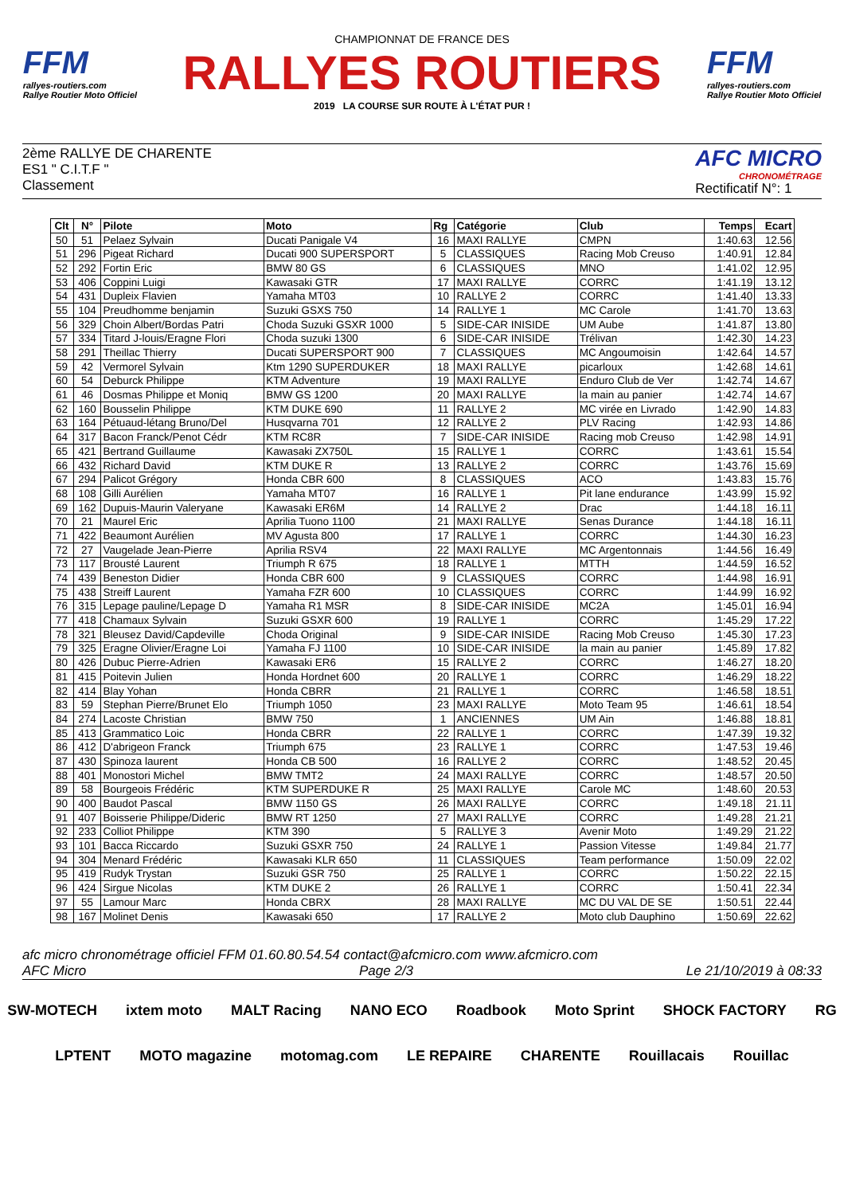FFM
rallyes-routiers.com
Rallye Routier Moto Officiel
CHAMPIONNAT DE FRANCE DES
RALLYES ROUTIERS
2019 LA COURSE SUR ROUTE À L'ÉTAT PUR !
FFM
rallyes-routiers.com
Rallye Routier Moto Officiel
2ème RALLYE DE CHARENTE
ES1 " C.I.T.F "
Classement
AFC MICRO
CHRONOMÉTRAGE
Rectificatif N°: 1
| Clt | N° | Pilote | Moto | Rg | Catégorie | Club | Temps | Ecart |
| --- | --- | --- | --- | --- | --- | --- | --- | --- |
| 50 | 51 | Pelaez Sylvain | Ducati Panigale V4 | 16 | MAXI RALLYE | CMPN | 1:40.63 | 12.56 |
| 51 | 296 | Pigeat Richard | Ducati 900 SUPERSPORT | 5 | CLASSIQUES | Racing Mob Creuso | 1:40.91 | 12.84 |
| 52 | 292 | Fortin Eric | BMW 80 GS | 6 | CLASSIQUES | MNO | 1:41.02 | 12.95 |
| 53 | 406 | Coppini Luigi | Kawasaki GTR | 17 | MAXI RALLYE | CORRC | 1:41.19 | 13.12 |
| 54 | 431 | Dupleix Flavien | Yamaha MT03 | 10 | RALLYE 2 | CORRC | 1:41.40 | 13.33 |
| 55 | 104 | Preudhomme benjamin | Suzuki GSXS 750 | 14 | RALLYE 1 | MC Carole | 1:41.70 | 13.63 |
| 56 | 329 | Choin Albert/Bordas Patri | Choda Suzuki GSXR 1000 | 5 | SIDE-CAR INISIDE | UM Aube | 1:41.87 | 13.80 |
| 57 | 334 | Titard J-louis/Eragne Flori | Choda suzuki 1300 | 6 | SIDE-CAR INISIDE | Trélivan | 1:42.30 | 14.23 |
| 58 | 291 | Theillac Thierry | Ducati SUPERSPORT 900 | 7 | CLASSIQUES | MC Angoumoisin | 1:42.64 | 14.57 |
| 59 | 42 | Vermorel Sylvain | Ktm 1290 SUPERDUKER | 18 | MAXI RALLYE | picarloux | 1:42.68 | 14.61 |
| 60 | 54 | Deburck Philippe | KTM Adventure | 19 | MAXI RALLYE | Enduro Club de Ver | 1:42.74 | 14.67 |
| 61 | 46 | Dosmas Philippe et Moniq | BMW GS 1200 | 20 | MAXI RALLYE | la main au panier | 1:42.74 | 14.67 |
| 62 | 160 | Bousselin Philippe | KTM DUKE 690 | 11 | RALLYE 2 | MC virée en Livrado | 1:42.90 | 14.83 |
| 63 | 164 | Pétuaud-létang Bruno/Del | Husqvarna 701 | 12 | RALLYE 2 | PLV Racing | 1:42.93 | 14.86 |
| 64 | 317 | Bacon Franck/Penot Cédr | KTM RC8R | 7 | SIDE-CAR INISIDE | Racing mob Creuso | 1:42.98 | 14.91 |
| 65 | 421 | Bertrand Guillaume | Kawasaki ZX750L | 15 | RALLYE 1 | CORRC | 1:43.61 | 15.54 |
| 66 | 432 | Richard David | KTM DUKE R | 13 | RALLYE 2 | CORRC | 1:43.76 | 15.69 |
| 67 | 294 | Palicot Grégory | Honda CBR 600 | 8 | CLASSIQUES | ACO | 1:43.83 | 15.76 |
| 68 | 108 | Gilli Aurélien | Yamaha MT07 | 16 | RALLYE 1 | Pit lane endurance | 1:43.99 | 15.92 |
| 69 | 162 | Dupuis-Maurin Valeryane | Kawasaki ER6M | 14 | RALLYE 2 | Drac | 1:44.18 | 16.11 |
| 70 | 21 | Maurel Eric | Aprilia Tuono 1100 | 21 | MAXI RALLYE | Senas Durance | 1:44.18 | 16.11 |
| 71 | 422 | Beaumont Aurélien | MV Agusta 800 | 17 | RALLYE 1 | CORRC | 1:44.30 | 16.23 |
| 72 | 27 | Vaugelade Jean-Pierre | Aprilia RSV4 | 22 | MAXI RALLYE | MC Argentonnais | 1:44.56 | 16.49 |
| 73 | 117 | Brousté Laurent | Triumph R 675 | 18 | RALLYE 1 | MTTH | 1:44.59 | 16.52 |
| 74 | 439 | Beneston Didier | Honda CBR 600 | 9 | CLASSIQUES | CORRC | 1:44.98 | 16.91 |
| 75 | 438 | Streiff Laurent | Yamaha FZR 600 | 10 | CLASSIQUES | CORRC | 1:44.99 | 16.92 |
| 76 | 315 | Lepage pauline/Lepage D | Yamaha R1 MSR | 8 | SIDE-CAR INISIDE | MC2A | 1:45.01 | 16.94 |
| 77 | 418 | Chamaux Sylvain | Suzuki GSXR 600 | 19 | RALLYE 1 | CORRC | 1:45.29 | 17.22 |
| 78 | 321 | Bleusez David/Capdeville | Choda Original | 9 | SIDE-CAR INISIDE | Racing Mob Creuso | 1:45.30 | 17.23 |
| 79 | 325 | Eragne Olivier/Eragne Loi | Yamaha FJ 1100 | 10 | SIDE-CAR INISIDE | la main au panier | 1:45.89 | 17.82 |
| 80 | 426 | Dubuc Pierre-Adrien | Kawasaki ER6 | 15 | RALLYE 2 | CORRC | 1:46.27 | 18.20 |
| 81 | 415 | Poitevin Julien | Honda Hordnet 600 | 20 | RALLYE 1 | CORRC | 1:46.29 | 18.22 |
| 82 | 414 | Blay Yohan | Honda CBRR | 21 | RALLYE 1 | CORRC | 1:46.58 | 18.51 |
| 83 | 59 | Stephan Pierre/Brunet Elo | Triumph 1050 | 23 | MAXI RALLYE | Moto Team 95 | 1:46.61 | 18.54 |
| 84 | 274 | Lacoste Christian | BMW 750 | 1 | ANCIENNES | UM Ain | 1:46.88 | 18.81 |
| 85 | 413 | Grammatico Loic | Honda CBRR | 22 | RALLYE 1 | CORRC | 1:47.39 | 19.32 |
| 86 | 412 | D'abrigeon Franck | Triumph 675 | 23 | RALLYE 1 | CORRC | 1:47.53 | 19.46 |
| 87 | 430 | Spinoza laurent | Honda CB 500 | 16 | RALLYE 2 | CORRC | 1:48.52 | 20.45 |
| 88 | 401 | Monostori Michel | BMW TMT2 | 24 | MAXI RALLYE | CORRC | 1:48.57 | 20.50 |
| 89 | 58 | Bourgeois Frédéric | KTM SUPERDUKE R | 25 | MAXI RALLYE | Carole MC | 1:48.60 | 20.53 |
| 90 | 400 | Baudot Pascal | BMW 1150 GS | 26 | MAXI RALLYE | CORRC | 1:49.18 | 21.11 |
| 91 | 407 | Boisserie Philippe/Dideric | BMW RT 1250 | 27 | MAXI RALLYE | CORRC | 1:49.28 | 21.21 |
| 92 | 233 | Colliot Philippe | KTM 390 | 5 | RALLYE 3 | Avenir Moto | 1:49.29 | 21.22 |
| 93 | 101 | Bacca Riccardo | Suzuki GSXR 750 | 24 | RALLYE 1 | Passion Vitesse | 1:49.84 | 21.77 |
| 94 | 304 | Menard Frédéric | Kawasaki KLR 650 | 11 | CLASSIQUES | Team performance | 1:50.09 | 22.02 |
| 95 | 419 | Rudyk Trystan | Suzuki GSR 750 | 25 | RALLYE 1 | CORRC | 1:50.22 | 22.15 |
| 96 | 424 | Sirgue Nicolas | KTM DUKE 2 | 26 | RALLYE 1 | CORRC | 1:50.41 | 22.34 |
| 97 | 55 | Lamour Marc | Honda CBRX | 28 | MAXI RALLYE | MC DU VAL DE SE | 1:50.51 | 22.44 |
| 98 | 167 | Molinet Denis | Kawasaki 650 | 17 | RALLYE 2 | Moto club Dauphino | 1:50.69 | 22.62 |
afc micro chronométrage officiel FFM 01.60.80.54.54 contact@afcmicro.com www.afcmicro.com
AFC Micro Page 2/3 Le 21/10/2019 à 08:33
SW-MOTECH ixtem moto MALT Racing NANO ECO Roadbook Moto Sprint SHOCK FACTORY RG LPTENT MOTO magazine motomag.com LE REPAIRE CHARENTE Rouillacais Rouillac